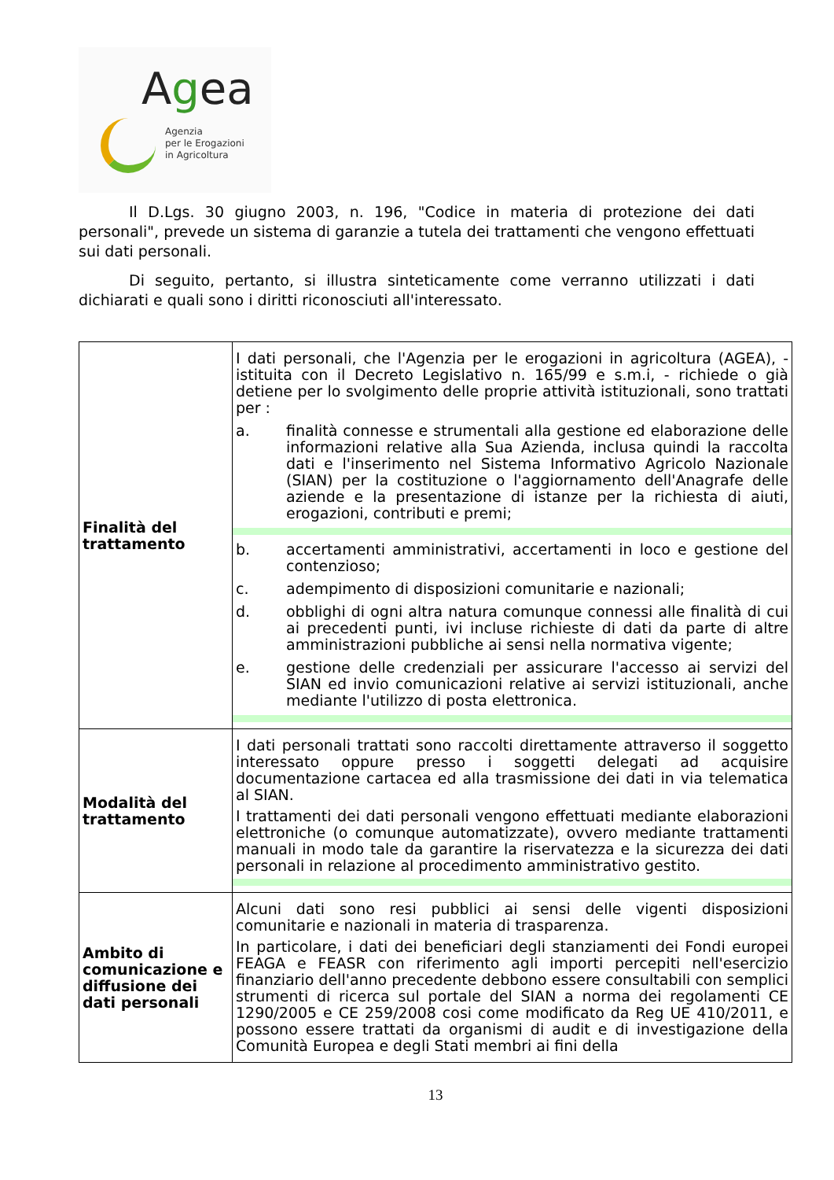Agea
Agenzia
per le Erogazioni
in Agricoltura
Il D.Lgs. 30 giugno 2003, n. 196, "Codice in materia di protezione dei dati personali", prevede un sistema di garanzie a tutela dei trattamenti che vengono effettuati sui dati personali.
Di seguito, pertanto, si illustra sinteticamente come verranno utilizzati i dati dichiarati e quali sono i diritti riconosciuti all'interessato.
| Finalità del trattamento | I dati personali, che l'Agenzia per le erogazioni in agricoltura (AGEA), - istituita con il Decreto Legislativo n. 165/99 e s.m.i, - richiede o già detiene per lo svolgimento delle proprie attività istituzionali, sono trattati per : a. finalità connesse e strumentali alla gestione ed elaborazione delle informazioni relative alla Sua Azienda, inclusa quindi la raccolta dati e l'inserimento nel Sistema Informativo Agricolo Nazionale (SIAN) per la costituzione o l'aggiornamento dell'Anagrafe delle aziende e la presentazione di istanze per la richiesta di aiuti, erogazioni, contributi e premi; b. accertamenti amministrativi, accertamenti in loco e gestione del contenzioso; c. adempimento di disposizioni comunitarie e nazionali; d. obblighi di ogni altra natura comunque connessi alle finalità di cui ai precedenti punti, ivi incluse richieste di dati da parte di altre amministrazioni pubbliche ai sensi nella normativa vigente; e. gestione delle credenziali per assicurare l'accesso ai servizi del SIAN ed invio comunicazioni relative ai servizi istituzionali, anche mediante l'utilizzo di posta elettronica. |
| Modalità del trattamento | I dati personali trattati sono raccolti direttamente attraverso il soggetto interessato oppure presso i soggetti delegati ad acquisire documentazione cartacea ed alla trasmissione dei dati in via telematica al SIAN. I trattamenti dei dati personali vengono effettuati mediante elaborazioni elettroniche (o comunque automatizzate), ovvero mediante trattamenti manuali in modo tale da garantire la riservatezza e la sicurezza dei dati personali in relazione al procedimento amministrativo gestito. |
| Ambito di comunicazione e diffusione dei dati personali | Alcuni dati sono resi pubblici ai sensi delle vigenti disposizioni comunitarie e nazionali in materia di trasparenza. In particolare, i dati dei beneficiari degli stanziamenti dei Fondi europei FEAGA e FEASR con riferimento agli importi percepiti nell'esercizio finanziario dell'anno precedente debbono essere consultabili con semplici strumenti di ricerca sul portale del SIAN a norma dei regolamenti CE 1290/2005 e CE 259/2008 cosi come modificato da Reg UE 410/2011, e possono essere trattati da organismi di audit e di investigazione della Comunità Europea e degli Stati membri ai fini della |
13